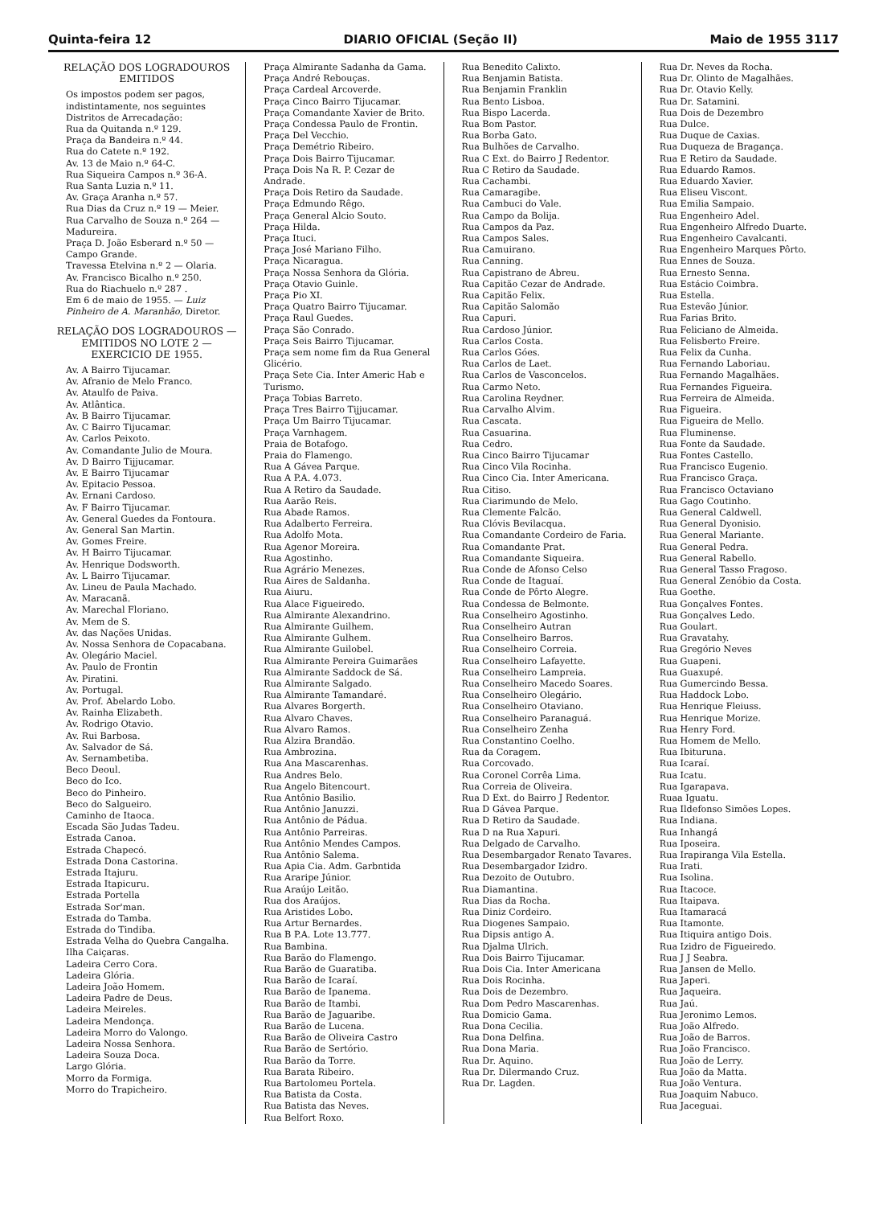Quinta-feira 12 DIARIO OFICIAL (Seção II) Maio de 1955 3117
RELAÇÃO DOS LOGRADOUROS EMITIDOS
Os impostos podem ser pagos, indistintamente, nos seguintes Distritos de Arrecadação:
Rua da Quitanda n.º 129.
Praça da Bandeira n.º 44.
Rua do Catete n.º 192.
Av. 13 de Maio n.º 64-C.
Rua Siqueira Campos n.º 36-A.
Rua Santa Luzia n.º 11.
Av. Graça Aranha n.º 57.
Rua Dias da Cruz n.º 19 — Meier.
Rua Carvalho de Souza n.º 264 — Madureira.
Praça D. João Esberard n.º 50 — Campo Grande.
Travessa Etelvina n.º 2 — Olaria.
Av. Francisco Bicalho n.º 250.
Rua do Riachuelo n.º 287 .
Em 6 de maio de 1955. — Luiz Pinheiro de A. Maranhão, Diretor.
RELAÇÃO DOS LOGRADOUROS — EMITIDOS NO LOTE 2 — EXERCICIO DE 1955.
Av. A Bairro Tijucamar.
Av. Afranio de Melo Franco.
Av. Ataulfo de Paiva.
Av. Atlântica.
Av. B Bairro Tijucamar.
Av. C Bairro Tijucamar.
Av. Carlos Peixoto.
Av. Comandante Julio de Moura.
Av. D Bairro Tijjucamar.
Av. E Bairro Tijucamar
Av. Epitacio Pessoa.
Av. Ernani Cardoso.
Av. F Bairro Tijucamar.
Av. General Guedes da Fontoura.
Av. General San Martin.
Av. Gomes Freire.
Av. H Bairro Tijucamar.
Av. Henrique Dodsworth.
Av. L Bairro Tijucamar.
Av. Lineu de Paula Machado.
Av. Maracanã.
Av. Marechal Floriano.
Av. Mem de S.
Av. das Nações Unidas.
Av. Nossa Senhora de Copacabana.
Av. Olegário Maciel.
Av. Paulo de Frontin
Av. Piratini.
Av. Portugal.
Av. Prof. Abelardo Lobo.
Av. Rainha Elizabeth.
Av. Rodrigo Otavio.
Av. Rui Barbosa.
Av. Salvador de Sá.
Av. Sernambetiba.
Beco Deoul.
Beco do Ico.
Beco do Pinheiro.
Beco do Salgueiro.
Caminho de Itaoca.
Escada São Judas Tadeu.
Estrada Canoa.
Estrada Chapecó.
Estrada Dona Castorina.
Estrada Itajuru.
Estrada Itapicuru.
Estrada Portella
Estrada Sor'man.
Estrada do Tamba.
Estrada do Tindiba.
Estrada Velha do Quebra Cangalha.
Ilha Caiçaras.
Ladeira Cerro Cora.
Ladeira Glória.
Ladeira João Homem.
Ladeira Padre de Deus.
Ladeira Meireles.
Ladeira Mendonça.
Ladeira Morro do Valongo.
Ladeira Nossa Senhora.
Ladeira Souza Doca.
Largo Glória.
Morro da Formiga.
Morro do Trapicheiro.
Praça Almirante Sadanha da Gama.
Praça André Rebouças.
Praça Cardeal Arcoverde.
Praça Cinco Bairro Tijucamar.
Praça Comandante Xavier de Brito.
Praça Condessa Paulo de Frontin.
Praça Del Vecchio.
Praça Demétrio Ribeiro.
Praça Dois Bairro Tijucamar.
Praça Dois Na R. P. Cezar de Andrade.
Praça Dois Retiro da Saudade.
Praça Edmundo Rêgo.
Praça General Alcio Souto.
Praça Hilda.
Praça Ituci.
Praça José Mariano Filho.
Praça Nicaragua.
Praça Nossa Senhora da Glória.
Praça Otavio Guinle.
Praça Pio XI.
Praça Quatro Bairro Tijucamar.
Praça Raul Guedes.
Praça São Conrado.
Praça Seis Bairro Tijucamar.
Praça sem nome fim da Rua General Glicério.
Praça Sete Cia. Inter Americ Hab e Turismo.
Praça Tobias Barreto.
Praça Tres Bairro Tijjucamar.
Praça Um Bairro Tijucamar.
Praça Varnhagem.
Praia de Botafogo.
Praia do Flamengo.
Rua A Gávea Parque.
Rua A P.A. 4.073.
Rua A Retiro da Saudade.
Rua Aarão Reis.
Rua Abade Ramos.
Rua Adalberto Ferreira.
Rua Adolfo Mota.
Rua Agenor Moreira.
Rua Agostinho.
Rua Agrário Menezes.
Rua Aires de Saldanha.
Rua Aiuru.
Rua Alace Figueiredo.
Rua Almirante Alexandrino.
Rua Almirante Guilhem.
Rua Almirante Gulhem.
Rua Almirante Guilobel.
Rua Almirante Pereira Guimarães
Rua Almirante Saddock de Sá.
Rua Almirante Salgado.
Rua Almirante Tamandaré.
Rua Alvares Borgerth.
Rua Alvaro Chaves.
Rua Alvaro Ramos.
Rua Alzira Brandão.
Rua Ambrozina.
Rua Ana Mascarenhas.
Rua Andres Belo.
Rua Angelo Bitencourt.
Rua Antônio Basilio.
Rua Antônio Januzzi.
Rua Antônio de Pádua.
Rua Antônio Parreiras.
Rua Antônio Mendes Campos.
Rua Antônio Salema.
Rua Apia Cia. Adm. Garbntida
Rua Araripe Júnior.
Rua Araújo Leitão.
Rua dos Araújos.
Rua Aristides Lobo.
Rua Artur Bernardes.
Rua B P.A. Lote 13.777.
Rua Bambina.
Rua Barão do Flamengo.
Rua Barão de Guaratiba.
Rua Barão de Icaraí.
Rua Barão de Ipanema.
Rua Barão de Itambi.
Rua Barão de Jaguaribe.
Rua Barão de Lucena.
Rua Barão de Oliveira Castro
Rua Barão de Sertório.
Rua Barão da Torre.
Rua Barata Ribeiro.
Rua Bartolomeu Portela.
Rua Batista da Costa.
Rua Batista das Neves.
Rua Belfort Roxo.
Rua Benedito Calixto.
Rua Benjamin Batista.
Rua Benjamin Franklin
Rua Bento Lisboa.
Rua Bispo Lacerda.
Rua Bom Pastor.
Rua Borba Gato.
Rua Bulhões de Carvalho.
Rua C Ext. do Bairro J Redentor.
Rua C Retiro da Saudade.
Rua Cachambi.
Rua Camaragibe.
Rua Cambuci do Vale.
Rua Campo da Bolija.
Rua Campos da Paz.
Rua Campos Sales.
Rua Camuirano.
Rua Canning.
Rua Capistrano de Abreu.
Rua Capitão Cezar de Andrade.
Rua Capitão Felix.
Rua Capitão Salomão
Rua Capuri.
Rua Cardoso Júnior.
Rua Carlos Costa.
Rua Carlos Góes.
Rua Carlos de Laet.
Rua Carlos de Vasconcelos.
Rua Carmo Neto.
Rua Carolina Reydner.
Rua Carvalho Alvim.
Rua Cascata.
Rua Casuarina.
Rua Cedro.
Rua Cinco Bairro Tijucamar
Rua Cinco Vila Rocinha.
Rua Cinco Cia. Inter Americana.
Rua Citiso.
Rua Ciarimundo de Melo.
Rua Clemente Falcão.
Rua Clóvis Bevilacqua.
Rua Comandante Cordeiro de Faria.
Rua Comandante Prat.
Rua Comandante Siqueira.
Rua Conde de Afonso Celso
Rua Conde de Itaguaí.
Rua Conde de Pôrto Alegre.
Rua Condessa de Belmonte.
Rua Conselheiro Agostinho.
Rua Conselheiro Autran
Rua Conselheiro Barros.
Rua Conselheiro Correia.
Rua Conselheiro Lafayette.
Rua Conselheiro Lampreia.
Rua Conselheiro Macedo Soares.
Rua Conselheiro Olegário.
Rua Conselheiro Otaviano.
Rua Conselheiro Paranaguá.
Rua Conselheiro Zenha
Rua Constantino Coelho.
Rua da Coragem.
Rua Corcovado.
Rua Coronel Corrêa Lima.
Rua Correia de Oliveira.
Rua D Ext. do Bairro J Redentor.
Rua D Gávea Parque.
Rua D Retiro da Saudade.
Rua D na Rua Xapuri.
Rua Delgado de Carvalho.
Rua Desembargador Renato Tavares.
Rua Desembargador Izidro.
Rua Dezoito de Outubro.
Rua Diamantina.
Rua Dias da Rocha.
Rua Diniz Cordeiro.
Rua Diogenes Sampaio.
Rua Dipsis antigo A.
Rua Djalma Ulrich.
Rua Dois Bairro Tijucamar.
Rua Dois Cia. Inter Americana
Rua Dois Rocinha.
Rua Dois de Dezembro.
Rua Dom Pedro Mascarenhas.
Rua Domicio Gama.
Rua Dona Cecilia.
Rua Dona Delfina.
Rua Dona Maria.
Rua Dr. Aquino.
Rua Dr. Dilermando Cruz.
Rua Dr. Lagden.
Rua Dr. Neves da Rocha.
Rua Dr. Olinto de Magalhães.
Rua Dr. Otavio Kelly.
Rua Dr. Satamini.
Rua Dois de Dezembro
Rua Dulce.
Rua Duque de Caxias.
Rua Duqueza de Bragança.
Rua E Retiro da Saudade.
Rua Eduardo Ramos.
Rua Eduardo Xavier.
Rua Eliseu Viscont.
Rua Emilia Sampaio.
Rua Engenheiro Adel.
Rua Engenheiro Alfredo Duarte.
Rua Engenheiro Cavalcanti.
Rua Engenheiro Marques Pôrto.
Rua Ennes de Souza.
Rua Ernesto Senna.
Rua Estácio Coimbra.
Rua Estella.
Rua Estevão Júnior.
Rua Farias Brito.
Rua Feliciano de Almeida.
Rua Felisberto Freire.
Rua Felix da Cunha.
Rua Fernando Laboriau.
Rua Fernando Magalhães.
Rua Fernandes Figueira.
Rua Ferreira de Almeida.
Rua Figueira.
Rua Figueira de Mello.
Rua Fluminense.
Rua Fonte da Saudade.
Rua Fontes Castello.
Rua Francisco Eugenio.
Rua Francisco Graça.
Rua Francisco Octaviano
Rua Gago Coutinho.
Rua General Caldwell.
Rua General Dyonisio.
Rua General Mariante.
Rua General Pedra.
Rua General Rabello.
Rua General Tasso Fragoso.
Rua General Zenóbio da Costa.
Rua Goethe.
Rua Gonçalves Fontes.
Rua Gonçalves Ledo.
Rua Goulart.
Rua Gravatahy.
Rua Gregório Neves
Rua Guapeni.
Rua Guaxupé.
Rua Gumercindo Bessa.
Rua Haddock Lobo.
Rua Henrique Fleiuss.
Rua Henrique Morize.
Rua Henry Ford.
Rua Homem de Mello.
Rua Ibituruna.
Rua Icaraí.
Rua Icatu.
Rua Igarapava.
Ruaa Iguatu.
Rua Ildefonso Simões Lopes.
Rua Indiana.
Rua Inhangá
Rua Iposeira.
Rua Irapiranga Vila Estella.
Rua Irati.
Rua Isolina.
Rua Itacoce.
Rua Itaipava.
Rua Itamaracá
Rua Itamonte.
Rua Itiquira antigo Dois.
Rua Izidro de Figueiredo.
Rua J J Seabra.
Rua Jansen de Mello.
Rua Japeri.
Rua Jaqueira.
Rua Jaú.
Rua Jeronimo Lemos.
Rua João Alfredo.
Rua João de Barros.
Rua João Francisco.
Rua João de Lerry.
Rua João da Matta.
Rua João Ventura.
Rua Joaquim Nabuco.
Rua Jaceguai.